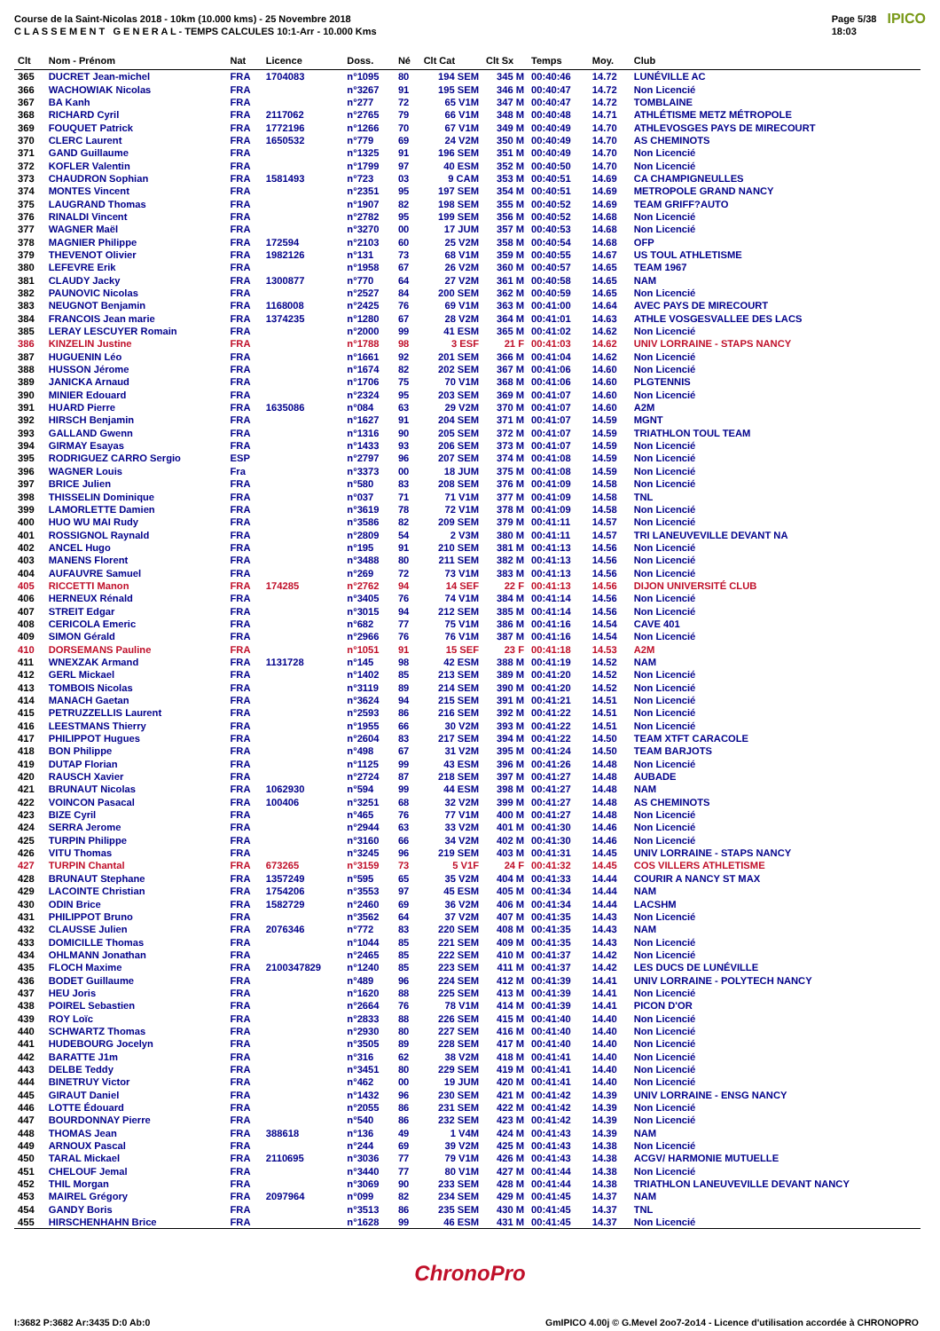Course de la Saint-Nicolas 2018 - 10km (10.000 kms) - 25 Novembre 2018
C L A S S E M E N T G E N E R A L - TEMPS CALCULES 10:1-Arr - 10.000 Kms
Page 5/38
18:03
IPICO
| Clt | Nom - Prénom | Nat | Licence | Doss. | Né | Clt Cat | Clt Sx | Temps | Moy. | Club |
| --- | --- | --- | --- | --- | --- | --- | --- | --- | --- | --- |
| 365 | DUCRET Jean-michel | FRA | 1704083 | n°1095 | 80 | 194 SEM | 345 M | 00:40:46 | 14.72 | LUNÉVILLE AC |
| 366 | WACHOWIAK Nicolas | FRA | | n°3267 | 91 | 195 SEM | 346 M | 00:40:47 | 14.72 | Non Licencié |
| 367 | BA Kanh | FRA | | n°277 | 72 | 65 V1M | 347 M | 00:40:47 | 14.72 | TOMBLAINE |
| 368 | RICHARD Cyril | FRA | 2117062 | n°2765 | 79 | 66 V1M | 348 M | 00:40:48 | 14.71 | ATHLÉTISME METZ MÉTROPOLE |
| 369 | FOUQUET Patrick | FRA | 1772196 | n°1266 | 70 | 67 V1M | 349 M | 00:40:49 | 14.70 | ATHLEVOSGES PAYS DE MIRECOURT |
| 370 | CLERC Laurent | FRA | 1650532 | n°779 | 69 | 24 V2M | 350 M | 00:40:49 | 14.70 | AS CHEMINOTS |
| 371 | GAND Guillaume | FRA | | n°1325 | 91 | 196 SEM | 351 M | 00:40:49 | 14.70 | Non Licencié |
| 372 | KOFLER Valentin | FRA | | n°1799 | 97 | 40 ESM | 352 M | 00:40:50 | 14.70 | Non Licencié |
| 373 | CHAUDRON Sophian | FRA | 1581493 | n°723 | 03 | 9 CAM | 353 M | 00:40:51 | 14.69 | CA CHAMPIGNEULLES |
| 374 | MONTES Vincent | FRA | | n°2351 | 95 | 197 SEM | 354 M | 00:40:51 | 14.69 | METROPOLE GRAND NANCY |
| 375 | LAUGRAND Thomas | FRA | | n°1907 | 82 | 198 SEM | 355 M | 00:40:52 | 14.69 | TEAM GRIFF?AUTO |
| 376 | RINALDI Vincent | FRA | | n°2782 | 95 | 199 SEM | 356 M | 00:40:52 | 14.68 | Non Licencié |
| 377 | WAGNER Maël | FRA | | n°3270 | 00 | 17 JUM | 357 M | 00:40:53 | 14.68 | Non Licencié |
| 378 | MAGNIER Philippe | FRA | 172594 | n°2103 | 60 | 25 V2M | 358 M | 00:40:54 | 14.68 | OFP |
| 379 | THEVENOT Olivier | FRA | 1982126 | n°131 | 73 | 68 V1M | 359 M | 00:40:55 | 14.67 | US TOUL ATHLETISME |
| 380 | LEFEVRE Erik | FRA | | n°1958 | 67 | 26 V2M | 360 M | 00:40:57 | 14.65 | TEAM 1967 |
| 381 | CLAUDY Jacky | FRA | 1300877 | n°770 | 64 | 27 V2M | 361 M | 00:40:58 | 14.65 | NAM |
| 382 | PAUNOVIC Nicolas | FRA | | n°2527 | 84 | 200 SEM | 362 M | 00:40:59 | 14.65 | Non Licencié |
| 383 | NEUGNOT Benjamin | FRA | 1168008 | n°2425 | 76 | 69 V1M | 363 M | 00:41:00 | 14.64 | AVEC PAYS DE MIRECOURT |
| 384 | FRANCOIS Jean marie | FRA | 1374235 | n°1280 | 67 | 28 V2M | 364 M | 00:41:01 | 14.63 | ATHLE VOSGESVALLEE DES LACS |
| 385 | LERAY LESCUYER Romain | FRA | | n°2000 | 99 | 41 ESM | 365 M | 00:41:02 | 14.62 | Non Licencié |
| 386 | KINZELIN Justine | FRA | | n°1788 | 98 | 3 ESF | 21 F | 00:41:03 | 14.62 | UNIV LORRAINE - STAPS NANCY |
| 387 | HUGUENIN Léo | FRA | | n°1661 | 92 | 201 SEM | 366 M | 00:41:04 | 14.62 | Non Licencié |
| 388 | HUSSON Jérome | FRA | | n°1674 | 82 | 202 SEM | 367 M | 00:41:06 | 14.60 | Non Licencié |
| 389 | JANICKA Arnaud | FRA | | n°1706 | 75 | 70 V1M | 368 M | 00:41:06 | 14.60 | PLGTENNIS |
| 390 | MINIER Edouard | FRA | | n°2324 | 95 | 203 SEM | 369 M | 00:41:07 | 14.60 | Non Licencié |
| 391 | HUARD Pierre | FRA | 1635086 | n°084 | 63 | 29 V2M | 370 M | 00:41:07 | 14.60 | A2M |
| 392 | HIRSCH Benjamin | FRA | | n°1627 | 91 | 204 SEM | 371 M | 00:41:07 | 14.59 | MGNT |
| 393 | GALLAND Gwenn | FRA | | n°1316 | 90 | 205 SEM | 372 M | 00:41:07 | 14.59 | TRIATHLON TOUL TEAM |
| 394 | GIRMAY Esayas | FRA | | n°1433 | 93 | 206 SEM | 373 M | 00:41:07 | 14.59 | Non Licencié |
| 395 | RODRIGUEZ CARRO Sergio | ESP | | n°2797 | 96 | 207 SEM | 374 M | 00:41:08 | 14.59 | Non Licencié |
| 396 | WAGNER Louis | Fra | | n°3373 | 00 | 18 JUM | 375 M | 00:41:08 | 14.59 | Non Licencié |
| 397 | BRICE Julien | FRA | | n°580 | 83 | 208 SEM | 376 M | 00:41:09 | 14.58 | Non Licencié |
| 398 | THISSELIN Dominique | FRA | | n°037 | 71 | 71 V1M | 377 M | 00:41:09 | 14.58 | TNL |
| 399 | LAMORLETTE Damien | FRA | | n°3619 | 78 | 72 V1M | 378 M | 00:41:09 | 14.58 | Non Licencié |
| 400 | HUO WU MAI Rudy | FRA | | n°3586 | 82 | 209 SEM | 379 M | 00:41:11 | 14.57 | Non Licencié |
| 401 | ROSSIGNOL Raynald | FRA | | n°2809 | 54 | 2 V3M | 380 M | 00:41:11 | 14.57 | TRI LANEUVEVILLE DEVANT NA |
| 402 | ANCEL Hugo | FRA | | n°195 | 91 | 210 SEM | 381 M | 00:41:13 | 14.56 | Non Licencié |
| 403 | MANENS Florent | FRA | | n°3488 | 80 | 211 SEM | 382 M | 00:41:13 | 14.56 | Non Licencié |
| 404 | AUFAUVRE Samuel | FRA | | n°269 | 72 | 73 V1M | 383 M | 00:41:13 | 14.56 | Non Licencié |
| 405 | RICCETTI Manon | FRA | 174285 | n°2762 | 94 | 14 SEF | 22 F | 00:41:13 | 14.56 | DIJON UNIVERSITÉ CLUB |
| 406 | HERNEUX Rénald | FRA | | n°3405 | 76 | 74 V1M | 384 M | 00:41:14 | 14.56 | Non Licencié |
| 407 | STREIT Edgar | FRA | | n°3015 | 94 | 212 SEM | 385 M | 00:41:14 | 14.56 | Non Licencié |
| 408 | CERICOLA Emeric | FRA | | n°682 | 77 | 75 V1M | 386 M | 00:41:16 | 14.54 | CAVE 401 |
| 409 | SIMON Gérald | FRA | | n°2966 | 76 | 76 V1M | 387 M | 00:41:16 | 14.54 | Non Licencié |
| 410 | DORSEMANS Pauline | FRA | | n°1051 | 91 | 15 SEF | 23 F | 00:41:18 | 14.53 | A2M |
| 411 | WNEXZAK Armand | FRA | 1131728 | n°145 | 98 | 42 ESM | 388 M | 00:41:19 | 14.52 | NAM |
| 412 | GERL Mickael | FRA | | n°1402 | 85 | 213 SEM | 389 M | 00:41:20 | 14.52 | Non Licencié |
| 413 | TOMBOIS Nicolas | FRA | | n°3119 | 89 | 214 SEM | 390 M | 00:41:20 | 14.52 | Non Licencié |
| 414 | MANACH Gaetan | FRA | | n°3624 | 94 | 215 SEM | 391 M | 00:41:21 | 14.51 | Non Licencié |
| 415 | PETRUZZELLIS Laurent | FRA | | n°2593 | 86 | 216 SEM | 392 M | 00:41:22 | 14.51 | Non Licencié |
| 416 | LEESTMANS Thierry | FRA | | n°1955 | 66 | 30 V2M | 393 M | 00:41:22 | 14.51 | Non Licencié |
| 417 | PHILIPPOT Hugues | FRA | | n°2604 | 83 | 217 SEM | 394 M | 00:41:22 | 14.50 | TEAM XTFT CARACOLE |
| 418 | BON Philippe | FRA | | n°498 | 67 | 31 V2M | 395 M | 00:41:24 | 14.50 | TEAM BARJOTS |
| 419 | DUTAP Florian | FRA | | n°1125 | 99 | 43 ESM | 396 M | 00:41:26 | 14.48 | Non Licencié |
| 420 | RAUSCH Xavier | FRA | | n°2724 | 87 | 218 SEM | 397 M | 00:41:27 | 14.48 | AUBADE |
| 421 | BRUNAUT Nicolas | FRA | 1062930 | n°594 | 99 | 44 ESM | 398 M | 00:41:27 | 14.48 | NAM |
| 422 | VOINCON Pasacal | FRA | 100406 | n°3251 | 68 | 32 V2M | 399 M | 00:41:27 | 14.48 | AS CHEMINOTS |
| 423 | BIZE Cyril | FRA | | n°465 | 76 | 77 V1M | 400 M | 00:41:27 | 14.48 | Non Licencié |
| 424 | SERRA Jerome | FRA | | n°2944 | 63 | 33 V2M | 401 M | 00:41:30 | 14.46 | Non Licencié |
| 425 | TURPIN Philippe | FRA | | n°3160 | 66 | 34 V2M | 402 M | 00:41:30 | 14.46 | Non Licencié |
| 426 | VITU Thomas | FRA | | n°3245 | 96 | 219 SEM | 403 M | 00:41:31 | 14.45 | UNIV LORRAINE - STAPS NANCY |
| 427 | TURPIN Chantal | FRA | 673265 | n°3159 | 73 | 5 V1F | 24 F | 00:41:32 | 14.45 | COS VILLERS ATHLETISME |
| 428 | BRUNAUT Stephane | FRA | 1357249 | n°595 | 65 | 35 V2M | 404 M | 00:41:33 | 14.44 | COURIR A NANCY ST MAX |
| 429 | LACOINTE Christian | FRA | 1754206 | n°3553 | 97 | 45 ESM | 405 M | 00:41:34 | 14.44 | NAM |
| 430 | ODIN Brice | FRA | 1582729 | n°2460 | 69 | 36 V2M | 406 M | 00:41:34 | 14.44 | LACSHM |
| 431 | PHILIPPOT Bruno | FRA | | n°3562 | 64 | 37 V2M | 407 M | 00:41:35 | 14.43 | Non Licencié |
| 432 | CLAUSSE Julien | FRA | 2076346 | n°772 | 83 | 220 SEM | 408 M | 00:41:35 | 14.43 | NAM |
| 433 | DOMICILLE Thomas | FRA | | n°1044 | 85 | 221 SEM | 409 M | 00:41:35 | 14.43 | Non Licencié |
| 434 | OHLMANN Jonathan | FRA | | n°2465 | 85 | 222 SEM | 410 M | 00:41:37 | 14.42 | Non Licencié |
| 435 | FLOCH Maxime | FRA | 2100347829 | n°1240 | 85 | 223 SEM | 411 M | 00:41:37 | 14.42 | LES DUCS DE LUNÉVILLE |
| 436 | BODET Guillaume | FRA | | n°489 | 96 | 224 SEM | 412 M | 00:41:39 | 14.41 | UNIV LORRAINE - POLYTECH NANCY |
| 437 | HEU Joris | FRA | | n°1620 | 88 | 225 SEM | 413 M | 00:41:39 | 14.41 | Non Licencié |
| 438 | POIREL Sebastien | FRA | | n°2664 | 76 | 78 V1M | 414 M | 00:41:39 | 14.41 | PICON D'OR |
| 439 | ROY Loïc | FRA | | n°2833 | 88 | 226 SEM | 415 M | 00:41:40 | 14.40 | Non Licencié |
| 440 | SCHWARTZ Thomas | FRA | | n°2930 | 80 | 227 SEM | 416 M | 00:41:40 | 14.40 | Non Licencié |
| 441 | HUDEBOURG Jocelyn | FRA | | n°3505 | 89 | 228 SEM | 417 M | 00:41:40 | 14.40 | Non Licencié |
| 442 | BARATTE J1m | FRA | | n°316 | 62 | 38 V2M | 418 M | 00:41:41 | 14.40 | Non Licencié |
| 443 | DELBE Teddy | FRA | | n°3451 | 80 | 229 SEM | 419 M | 00:41:41 | 14.40 | Non Licencié |
| 444 | BINETRUY Victor | FRA | | n°462 | 00 | 19 JUM | 420 M | 00:41:41 | 14.40 | Non Licencié |
| 445 | GIRAUT Daniel | FRA | | n°1432 | 96 | 230 SEM | 421 M | 00:41:42 | 14.39 | UNIV LORRAINE - ENSG NANCY |
| 446 | LOTTE Édouard | FRA | | n°2055 | 86 | 231 SEM | 422 M | 00:41:42 | 14.39 | Non Licencié |
| 447 | BOURDONNAY Pierre | FRA | | n°540 | 86 | 232 SEM | 423 M | 00:41:42 | 14.39 | Non Licencié |
| 448 | THOMAS Jean | FRA | 388618 | n°136 | 49 | 1 V4M | 424 M | 00:41:43 | 14.39 | NAM |
| 449 | ARNOUX Pascal | FRA | | n°244 | 69 | 39 V2M | 425 M | 00:41:43 | 14.38 | Non Licencié |
| 450 | TARAL Mickael | FRA | 2110695 | n°3036 | 77 | 79 V1M | 426 M | 00:41:43 | 14.38 | ACGV/ HARMONIE MUTUELLE |
| 451 | CHELOUF Jemal | FRA | | n°3440 | 77 | 80 V1M | 427 M | 00:41:44 | 14.38 | Non Licencié |
| 452 | THIL Morgan | FRA | | n°3069 | 90 | 233 SEM | 428 M | 00:41:44 | 14.38 | TRIATHLON LANEUVEVILLE DEVANT NANCY |
| 453 | MAIREL Grégory | FRA | 2097964 | n°099 | 82 | 234 SEM | 429 M | 00:41:45 | 14.37 | NAM |
| 454 | GANDY Boris | FRA | | n°3513 | 86 | 235 SEM | 430 M | 00:41:45 | 14.37 | TNL |
| 455 | HIRSCHENHAHN Brice | FRA | | n°1628 | 99 | 46 ESM | 431 M | 00:41:45 | 14.37 | Non Licencié |
ChronoPro
I:3682 P:3682 Ar:3435 D:0 Ab:0 GmIPICO 4.00j © G.Mevel 2oo7-2o14 - Licence d'utilisation accordée à CHRONOPRO